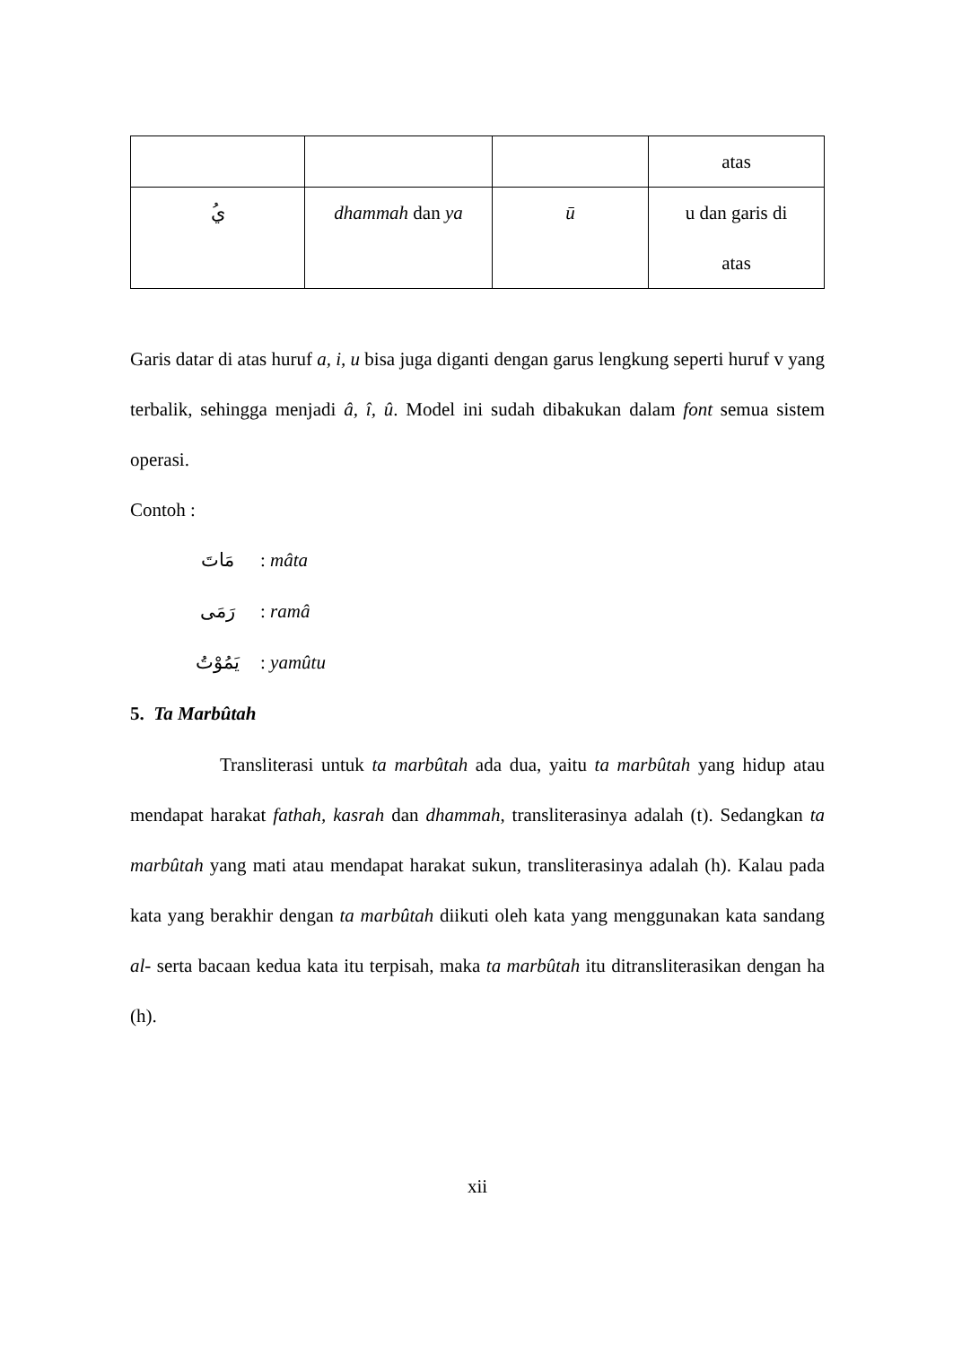| | | | atas |
| ُي | dhammah dan ya | ū | u dan garis di atas |
Garis datar di atas huruf a, i, u bisa juga diganti dengan garus lengkung seperti huruf v yang terbalik, sehingga menjadi â, î, û. Model ini sudah dibakukan dalam font semua sistem operasi.
Contoh :
مَاتَ: mâta
رَمَى: ramâ
يَمُوْتُ: yamûtu
5. Ta Marbûtah
Transliterasi untuk ta marbûtah ada dua, yaitu ta marbûtah yang hidup atau mendapat harakat fathah, kasrah dan dhammah, transliterasinya adalah (t). Sedangkan ta marbûtah yang mati atau mendapat harakat sukun, transliterasinya adalah (h). Kalau pada kata yang berakhir dengan ta marbûtah diikuti oleh kata yang menggunakan kata sandang al- serta bacaan kedua kata itu terpisah, maka ta marbûtah itu ditransliterasikan dengan ha (h).
xii